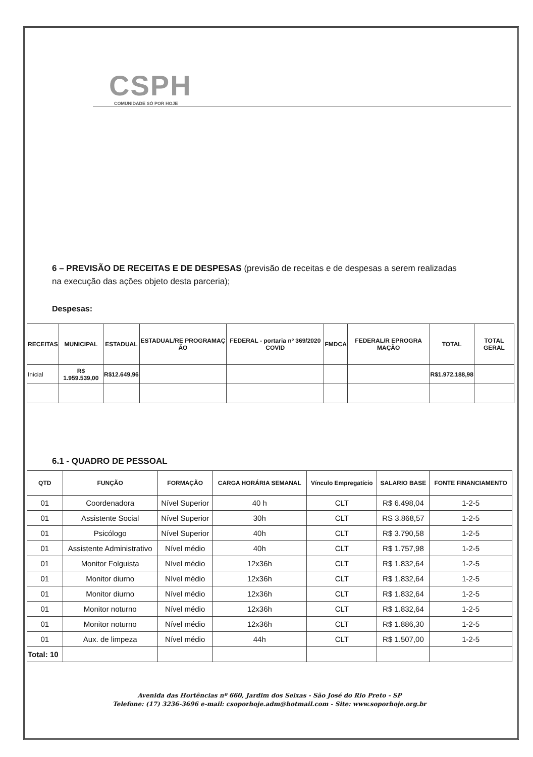CSPH
COMUNIDADE SÓ POR HOJE
6 – PREVISÃO DE RECEITAS E DE DESPESAS (previsão de receitas e de despesas a serem realizadas na execução das ações objeto desta parceria);
Despesas:
| RECEITAS | MUNICIPAL | ESTADUAL | ESTADUAL/RE PROGRAMAÇ ÃO | FEDERAL - portaria nº 369/2020 COVID | FMDCA | FEDERAL/R EPROGRA MAÇÃO | TOTAL | TOTAL GERAL |
| --- | --- | --- | --- | --- | --- | --- | --- | --- |
| Inicial | R$ 1.959.539,00 | R$12.649,96 | | | | | R$1.972.188,98 | |
6.1 - QUADRO DE PESSOAL
| QTD | FUNÇÃO | FORMAÇÃO | CARGA HORÁRIA SEMANAL | Vínculo Empregatício | SALARIO BASE | FONTE FINANCIAMENTO |
| --- | --- | --- | --- | --- | --- | --- |
| 01 | Coordenadora | Nível Superior | 40 h | CLT | R$ 6.498,04 | 1-2-5 |
| 01 | Assistente Social | Nível Superior | 30h | CLT | RS 3.868,57 | 1-2-5 |
| 01 | Psicólogo | Nível Superior | 40h | CLT | R$ 3.790,58 | 1-2-5 |
| 01 | Assistente Administrativo | Nível médio | 40h | CLT | R$ 1.757,98 | 1-2-5 |
| 01 | Monitor Folguista | Nível médio | 12x36h | CLT | R$ 1.832,64 | 1-2-5 |
| 01 | Monitor diurno | Nível médio | 12x36h | CLT | R$ 1.832,64 | 1-2-5 |
| 01 | Monitor diurno | Nível médio | 12x36h | CLT | R$ 1.832,64 | 1-2-5 |
| 01 | Monitor noturno | Nível médio | 12x36h | CLT | R$ 1.832,64 | 1-2-5 |
| 01 | Monitor noturno | Nível médio | 12x36h | CLT | R$ 1.886,30 | 1-2-5 |
| 01 | Aux. de limpeza | Nível médio | 44h | CLT | R$ 1.507,00 | 1-2-5 |
| Total: 10 | | | | | | |
Avenida das Hortências nº 660, Jardim dos Seixas - São José do Rio Preto - SP
Telefone: (17) 3236-3696 e-mail: csoporhoje.adm@hotmail.com - Site: www.soporhoje.org.br